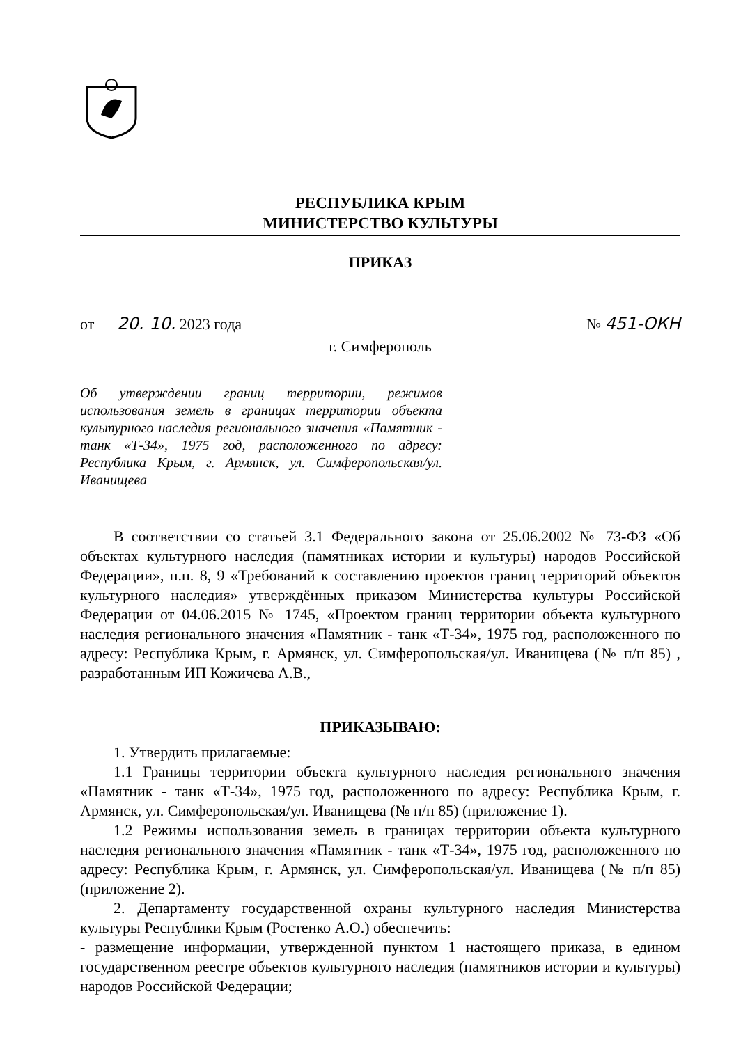РЕСПУБЛИКА КРЫМ
МИНИСТЕРСТВО КУЛЬТУРЫ
ПРИКАЗ
от 20. 10. 2023 года № 451-ОКН
г. Симферополь
Об утверждении границ территории, режимов использования земель в границах территории объекта культурного наследия регионального значения «Памятник - танк «Т-34», 1975 год, расположенного по адресу: Республика Крым, г. Армянск, ул. Симферопольская/ул. Иванищева
В соответствии со статьей 3.1 Федерального закона от 25.06.2002 № 73-ФЗ «Об объектах культурного наследия (памятниках истории и культуры) народов Российской Федерации», п.п. 8, 9 «Требований к составлению проектов границ территорий объектов культурного наследия» утверждённых приказом Министерства культуры Российской Федерации от 04.06.2015 № 1745, «Проектом границ территории объекта культурного наследия регионального значения «Памятник - танк «Т-34», 1975 год, расположенного по адресу: Республика Крым, г. Армянск, ул. Симферопольская/ул. Иванищева (№ п/п 85) , разработанным ИП Кожичева А.В.,
ПРИКАЗЫВАЮ:
1. Утвердить прилагаемые:
1.1 Границы территории объекта культурного наследия регионального значения «Памятник - танк «Т-34», 1975 год, расположенного по адресу: Республика Крым, г. Армянск, ул. Симферопольская/ул. Иванищева (№ п/п 85) (приложение 1).
1.2 Режимы использования земель в границах территории объекта культурного наследия регионального значения «Памятник - танк «Т-34», 1975 год, расположенного по адресу: Республика Крым, г. Армянск, ул. Симферопольская/ул. Иванищева (№ п/п 85) (приложение 2).
2. Департаменту государственной охраны культурного наследия Министерства культуры Республики Крым (Ростенко А.О.) обеспечить:
- размещение информации, утвержденной пунктом 1 настоящего приказа, в едином государственном реестре объектов культурного наследия (памятников истории и культуры) народов Российской Федерации;